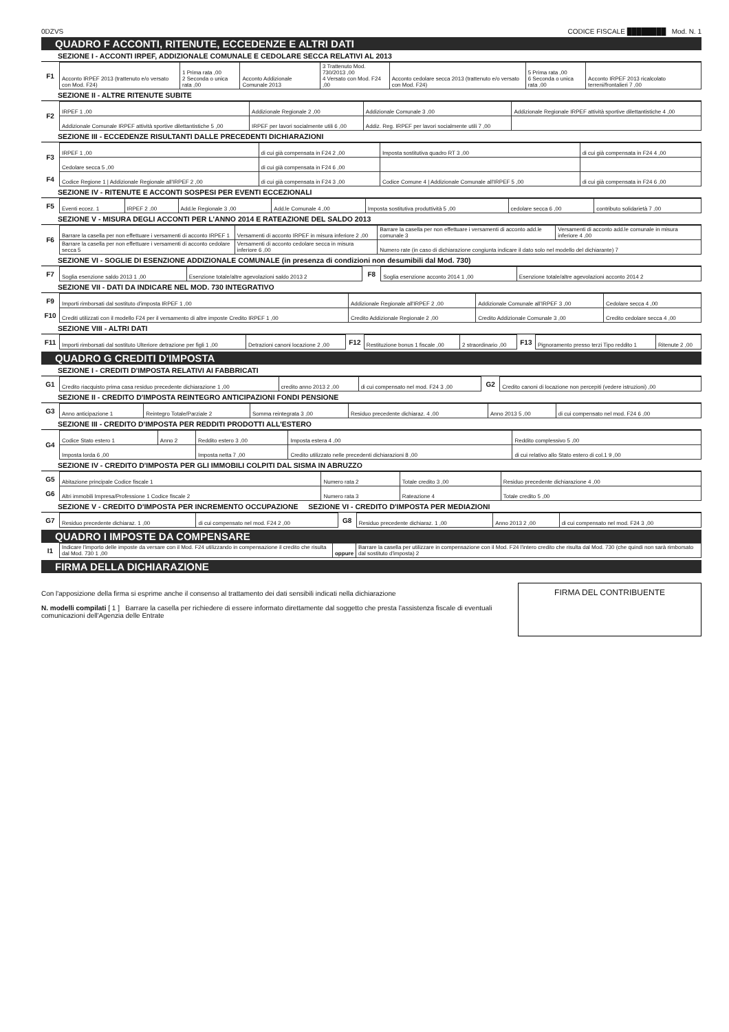0DZVS CODICE FISCALE ████████ Mod. N. 1
QUADRO F ACCONTI, RITENUTE, ECCEDENZE E ALTRI DATI
SEZIONE I - ACCONTI IRPEF, ADDIZIONALE COMUNALE E CEDOLARE SECCA RELATIVI AL 2013
| F1 | Acconto IRPEF 2013 (trattenuto e/o versato con Mod. F24) | 1 Prima rata ,00 2 Seconda o unica rata ,00 | Acconto Addizionale Comunale 2013 | 3 Trattenuto Mod. 730/2013 ,00 4 Versato con Mod. F24 ,00 | Acconto cedolare secca 2013 (trattenuto e/o versato con Mod. F24) | 5 Prima rata ,00 6 Seconda o unica rata ,00 | Acconto IRPEF 2013 ricalcolato terreni/frontalieri 7 ,00 |
SEZIONE II - ALTRE RITENUTE SUBITE
| F2 | IRPEF 1 ,00 | Addizionale Regionale 2 ,00 | Addizionale Comunale 3 ,00 | Addizionale Regionale IRPEF attività sportive dilettantistiche 4 ,00 |
| | Addizionale Comunale IRPEF attività sportive dilettantistiche 5 ,00 | IRPEF per lavori socialmente utili 6 ,00 | Addiz. Reg. IRPEF per lavori socialmente utili 7 ,00 | |
SEZIONE III - ECCEDENZE RISULTANTI DALLE PRECEDENTI DICHIARAZIONI
| F3 | IRPEF 1 ,00 | di cui già compensata in F24 2 ,00 | Imposta sostitutiva quadro RT 3 ,00 | di cui già compensata in F24 4 ,00 |
| | Cedolare secca 5 ,00 | di cui già compensata in F24 6 ,00 | | |
| F4 | Codice Regione 1 / Addizionale Regionale all'IRPEF 2 ,00 | di cui già compensata in F24 3 ,00 | Codice Comune 4 / Addizionale Comunale all'IRPEF 5 ,00 | di cui già compensata in F24 6 ,00 |
SEZIONE IV - RITENUTE E ACCONTI SOSPESI PER EVENTI ECCEZIONALI
| F5 | Eventi eccez. 1 | IRPEF 2 ,00 | Add.le Regionale 3 ,00 | Add.le Comunale 4 ,00 | Imposta sostitutiva produttività 5 ,00 | cedolare secca 6 ,00 | contributo solidarietà 7 ,00 |
SEZIONE V - MISURA DEGLI ACCONTI PER L'ANNO 2014 E RATEAZIONE DEL SALDO 2013
| F6 | Barrare la casella per non effettuare i versamenti di acconto IRPEF 1 | Versamenti di acconto IRPEF in misura inferiore 2 ,00 | Barrare la casella per non effettuare i versamenti di acconto add.le comunale 3 | Versamenti di acconto add.le comunale in misura inferiore 4 ,00 |
| | Barrare la casella per non effettuare i versamenti di acconto cedolare secca 5 | Versamenti di acconto cedolare secca in misura inferiore 6 ,00 | Numero rate (in caso di dichiarazione congiunta indicare il dato solo nel modello del dichiarante) 7 | |
SEZIONE VI - SOGLIE DI ESENZIONE ADDIZIONALE COMUNALE (in presenza di condizioni non desumibili dal Mod. 730)
| F7 | Soglia esenzione saldo 2013 1 ,00 | Esenzione totale/altre agevolazioni saldo 2013 2 | F8 | Soglia esenzione acconto 2014 1 ,00 | Esenzione totale/altre agevolazioni acconto 2014 2 |
SEZIONE VII - DATI DA INDICARE NEL MOD. 730 INTEGRATIVO
| F9 | Importi rimborsati dal sostituto d'imposta IRPEF 1 ,00 | Addizionale Regionale all'IRPEF 2 ,00 | Addizionale Comunale all'IRPEF 3 ,00 | Cedolare secca 4 ,00 |
| F10 | Crediti utilizzati con il modello F24 per il versamento di altre imposte Credito IRPEF 1 ,00 | Credito Addizionale Regionale 2 ,00 | Credito Addizionale Comunale 3 ,00 | Credito cedolare secca 4 ,00 |
SEZIONE VIII - ALTRI DATI
| F11 | Importi rimborsati dal sostituto Ulteriore detrazione per figli 1 ,00 | Detrazioni canoni locazione 2 ,00 | F12 | Restituzione bonus 1 fiscale ,00 | 2 straordinario ,00 | F13 | Pignoramento presso terzi Tipo reddito 1 | Ritenute 2 ,00 |
QUADRO G CREDITI D'IMPOSTA
SEZIONE I - CREDITI D'IMPOSTA RELATIVI AI FABBRICATI
| G1 | Credito riacquisto prima casa residuo precedente dichiarazione 1 ,00 | credito anno 2013 2 ,00 | di cui compensato nel mod. F24 3 ,00 | G2 | Credito canoni di locazione non percepiti (vedere istruzioni) ,00 |
SEZIONE II - CREDITO D'IMPOSTA REINTEGRO ANTICIPAZIONI FONDI PENSIONE
| G3 | Anno anticipazione 1 | Reintegro Totale/Parziale 2 | Somma reintegrata 3 ,00 | Residuo precedente dichiaraz. 4 ,00 | Anno 2013 5 ,00 | di cui compensato nel mod. F24 6 ,00 |
SEZIONE III - CREDITO D'IMPOSTA PER REDDITI PRODOTTI ALL'ESTERO
| G4 | Codice Stato estero 1 | Anno 2 | Reddito estero 3 ,00 | Imposta estera 4 ,00 | Reddito complessivo 5 ,00 |
| | Imposta lorda 6 ,00 | | Imposta netta 7 ,00 | Credito utilizzato nelle precedenti dichiarazioni 8 ,00 | di cui relativo allo Stato estero di col.1 9 ,00 |
SEZIONE IV - CREDITO D'IMPOSTA PER GLI IMMOBILI COLPITI DAL SISMA IN ABRUZZO
| G5 | Abitazione principale Codice fiscale 1 | Numero rata 2 | Totale credito 3 ,00 | Residuo precedente dichiarazione 4 ,00 |
| G6 | Altri immobili Impresa/Professione 1 Codice fiscale 2 | Numero rata 3 | Rateazione 4 | Totale credito 5 ,00 |
SEZIONE V - CREDITO D'IMPOSTA PER INCREMENTO OCCUPAZIONE SEZIONE VI - CREDITO D'IMPOSTA PER MEDIAZIONI
| G7 | Residuo precedente dichiaraz. 1 ,00 | di cui compensato nel mod. F24 2 ,00 | G8 | Residuo precedente dichiaraz. 1 ,00 | Anno 2013 2 ,00 | di cui compensato nel mod. F24 3 ,00 |
QUADRO I IMPOSTE DA COMPENSARE
| I1 | Indicare l'importo delle imposte da versare con il Mod. F24 utilizzando in compensazione il credito che risulta dal Mod. 730 1 ,00 | oppure | Barrare la casella per utilizzare in compensazione con il Mod. F24 l'intero credito che risulta dal Mod. 730 (che quindi non sarà rimborsato dal sostituto d'imposta) 2 |
FIRMA DELLA DICHIARAZIONE
Con l'apposizione della firma si esprime anche il consenso al trattamento dei dati sensibili indicati nella dichiarazione
N. modelli compilati [ 1 ] Barrare la casella per richiedere di essere informato direttamente dal soggetto che presta l'assistenza fiscale di eventuali comunicazioni dell'Agenzia delle Entrate
FIRMA DEL CONTRIBUENTE